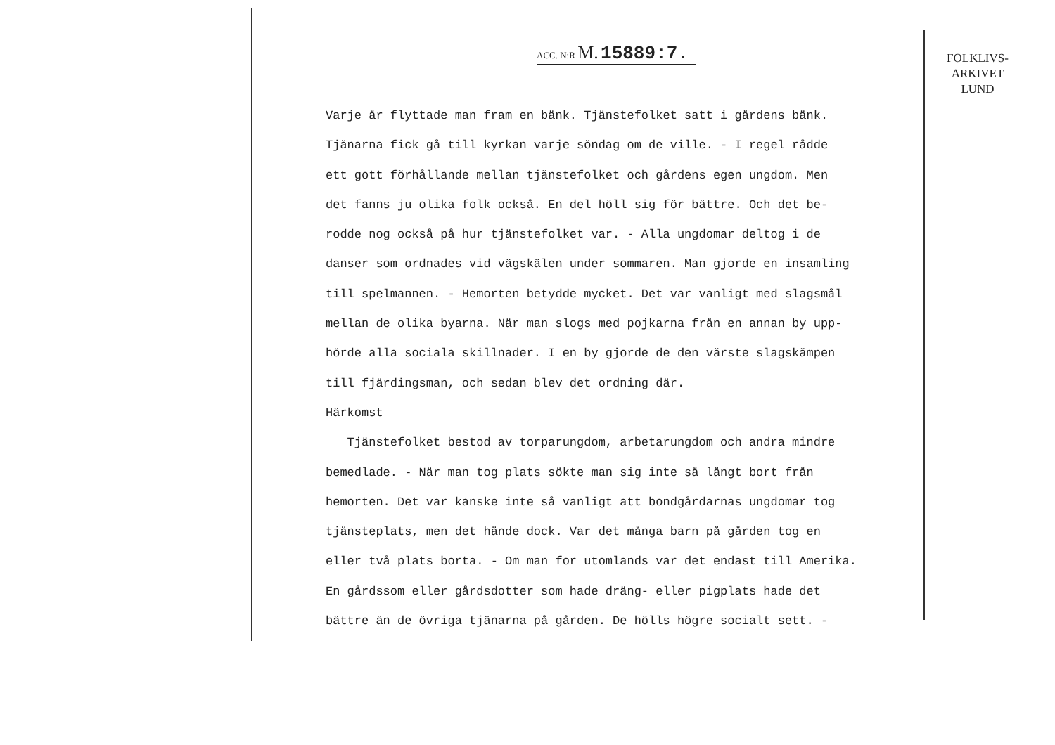ACC. N:R M. 15889:7.
Varje år flyttade man fram en bänk. Tjänstefolket satt i gårdens bänk.
Tjänarna fick gå till kyrkan varje söndag om de ville. - I regel rådde
ett gott förhållande mellan tjänstefolket och gårdens egen ungdom. Men
det fanns ju olika folk också. En del höll sig för bättre. Och det be-
rodde nog också på hur tjänstefolket var. - Alla ungdomar deltog i de
danser som ordnades vid vägskälen under sommaren. Man gjorde en insamling
till spelmannen. - Hemorten betydde mycket. Det var vanligt med slagsmål
mellan de olika byarna. När man slogs med pojkarna från en annan by upp-
hörde alla sociala skillnader. I en by gjorde de den värste slagskämpen
till fjärdingsman, och sedan blev det ordning där.
Härkomst
Tjänstefolket bestod av torparungdom, arbetarungdom och andra mindre
bemedlade. - När man tog plats sökte man sig inte så långt bort från
hemorten. Det var kanske inte så vanligt att bondgårdarnas ungdomar tog
tjänsteplats, men det hände dock. Var det många barn på gården tog en
eller två plats borta. - Om man for utomlands var det endast till Amerika.
En gårdssom eller gårdsdotter som hade dräng- eller pigplats hade det
bättre än de övriga tjänarna på gården. De hölls högre socialt sett. -
FOLKLIVS-
ARKIVET
LUND